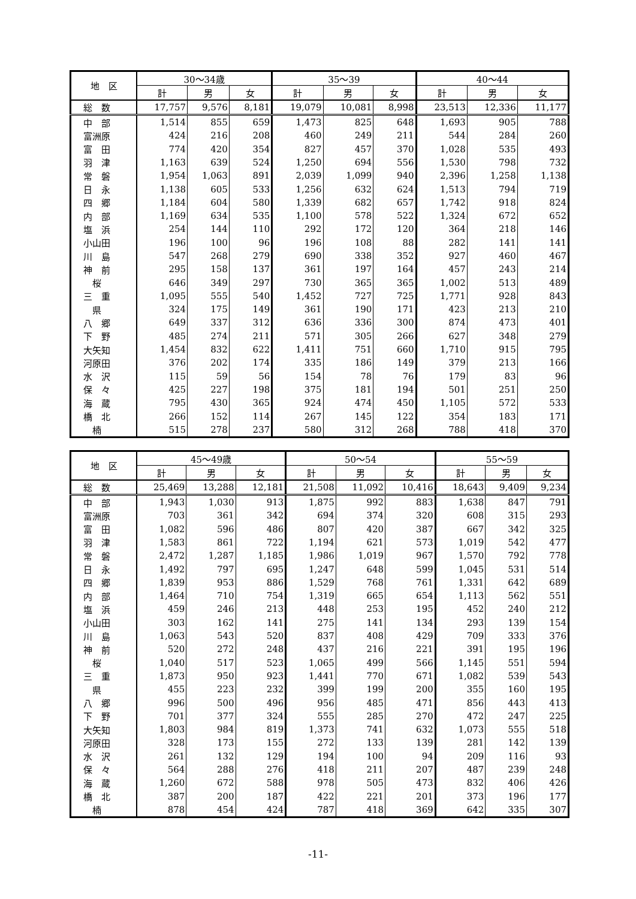| 地 区 | 30～34歳 | | | 35～39 | | | 40～44 | | |
| --- | --- | --- | --- | --- | --- | --- | --- | --- | --- |
| | 計 | 男 | 女 | 計 | 男 | 女 | 計 | 男 | 女 |
| 総 数 | 17,757 | 9,576 | 8,181 | 19,079 | 10,081 | 8,998 | 23,513 | 12,336 | 11,177 |
| 中 部 | 1,514 | 855 | 659 | 1,473 | 825 | 648 | 1,693 | 905 | 788 |
| 富洲原 | 424 | 216 | 208 | 460 | 249 | 211 | 544 | 284 | 260 |
| 富 田 | 774 | 420 | 354 | 827 | 457 | 370 | 1,028 | 535 | 493 |
| 羽 津 | 1,163 | 639 | 524 | 1,250 | 694 | 556 | 1,530 | 798 | 732 |
| 常 磐 | 1,954 | 1,063 | 891 | 2,039 | 1,099 | 940 | 2,396 | 1,258 | 1,138 |
| 日 永 | 1,138 | 605 | 533 | 1,256 | 632 | 624 | 1,513 | 794 | 719 |
| 四 郷 | 1,184 | 604 | 580 | 1,339 | 682 | 657 | 1,742 | 918 | 824 |
| 内 部 | 1,169 | 634 | 535 | 1,100 | 578 | 522 | 1,324 | 672 | 652 |
| 塩 浜 | 254 | 144 | 110 | 292 | 172 | 120 | 364 | 218 | 146 |
| 小山田 | 196 | 100 | 96 | 196 | 108 | 88 | 282 | 141 | 141 |
| 川 島 | 547 | 268 | 279 | 690 | 338 | 352 | 927 | 460 | 467 |
| 神 前 | 295 | 158 | 137 | 361 | 197 | 164 | 457 | 243 | 214 |
| 桜 | 646 | 349 | 297 | 730 | 365 | 365 | 1,002 | 513 | 489 |
| 三 重 | 1,095 | 555 | 540 | 1,452 | 727 | 725 | 1,771 | 928 | 843 |
| 県 | 324 | 175 | 149 | 361 | 190 | 171 | 423 | 213 | 210 |
| 八 郷 | 649 | 337 | 312 | 636 | 336 | 300 | 874 | 473 | 401 |
| 下 野 | 485 | 274 | 211 | 571 | 305 | 266 | 627 | 348 | 279 |
| 大矢知 | 1,454 | 832 | 622 | 1,411 | 751 | 660 | 1,710 | 915 | 795 |
| 河原田 | 376 | 202 | 174 | 335 | 186 | 149 | 379 | 213 | 166 |
| 水 沢 | 115 | 59 | 56 | 154 | 78 | 76 | 179 | 83 | 96 |
| 保 々 | 425 | 227 | 198 | 375 | 181 | 194 | 501 | 251 | 250 |
| 海 蔵 | 795 | 430 | 365 | 924 | 474 | 450 | 1,105 | 572 | 533 |
| 橋 北 | 266 | 152 | 114 | 267 | 145 | 122 | 354 | 183 | 171 |
| 楠 | 515 | 278 | 237 | 580 | 312 | 268 | 788 | 418 | 370 |
| 地 区 | 45～49歳 | | | 50～54 | | | 55～59 | | |
| --- | --- | --- | --- | --- | --- | --- | --- | --- | --- |
| | 計 | 男 | 女 | 計 | 男 | 女 | 計 | 男 | 女 |
| 総 数 | 25,469 | 13,288 | 12,181 | 21,508 | 11,092 | 10,416 | 18,643 | 9,409 | 9,234 |
| 中 部 | 1,943 | 1,030 | 913 | 1,875 | 992 | 883 | 1,638 | 847 | 791 |
| 富洲原 | 703 | 361 | 342 | 694 | 374 | 320 | 608 | 315 | 293 |
| 富 田 | 1,082 | 596 | 486 | 807 | 420 | 387 | 667 | 342 | 325 |
| 羽 津 | 1,583 | 861 | 722 | 1,194 | 621 | 573 | 1,019 | 542 | 477 |
| 常 磐 | 2,472 | 1,287 | 1,185 | 1,986 | 1,019 | 967 | 1,570 | 792 | 778 |
| 日 永 | 1,492 | 797 | 695 | 1,247 | 648 | 599 | 1,045 | 531 | 514 |
| 四 郷 | 1,839 | 953 | 886 | 1,529 | 768 | 761 | 1,331 | 642 | 689 |
| 内 部 | 1,464 | 710 | 754 | 1,319 | 665 | 654 | 1,113 | 562 | 551 |
| 塩 浜 | 459 | 246 | 213 | 448 | 253 | 195 | 452 | 240 | 212 |
| 小山田 | 303 | 162 | 141 | 275 | 141 | 134 | 293 | 139 | 154 |
| 川 島 | 1,063 | 543 | 520 | 837 | 408 | 429 | 709 | 333 | 376 |
| 神 前 | 520 | 272 | 248 | 437 | 216 | 221 | 391 | 195 | 196 |
| 桜 | 1,040 | 517 | 523 | 1,065 | 499 | 566 | 1,145 | 551 | 594 |
| 三 重 | 1,873 | 950 | 923 | 1,441 | 770 | 671 | 1,082 | 539 | 543 |
| 県 | 455 | 223 | 232 | 399 | 199 | 200 | 355 | 160 | 195 |
| 八 郷 | 996 | 500 | 496 | 956 | 485 | 471 | 856 | 443 | 413 |
| 下 野 | 701 | 377 | 324 | 555 | 285 | 270 | 472 | 247 | 225 |
| 大矢知 | 1,803 | 984 | 819 | 1,373 | 741 | 632 | 1,073 | 555 | 518 |
| 河原田 | 328 | 173 | 155 | 272 | 133 | 139 | 281 | 142 | 139 |
| 水 沢 | 261 | 132 | 129 | 194 | 100 | 94 | 209 | 116 | 93 |
| 保 々 | 564 | 288 | 276 | 418 | 211 | 207 | 487 | 239 | 248 |
| 海 蔵 | 1,260 | 672 | 588 | 978 | 505 | 473 | 832 | 406 | 426 |
| 橋 北 | 387 | 200 | 187 | 422 | 221 | 201 | 373 | 196 | 177 |
| 楠 | 878 | 454 | 424 | 787 | 418 | 369 | 642 | 335 | 307 |
-11-